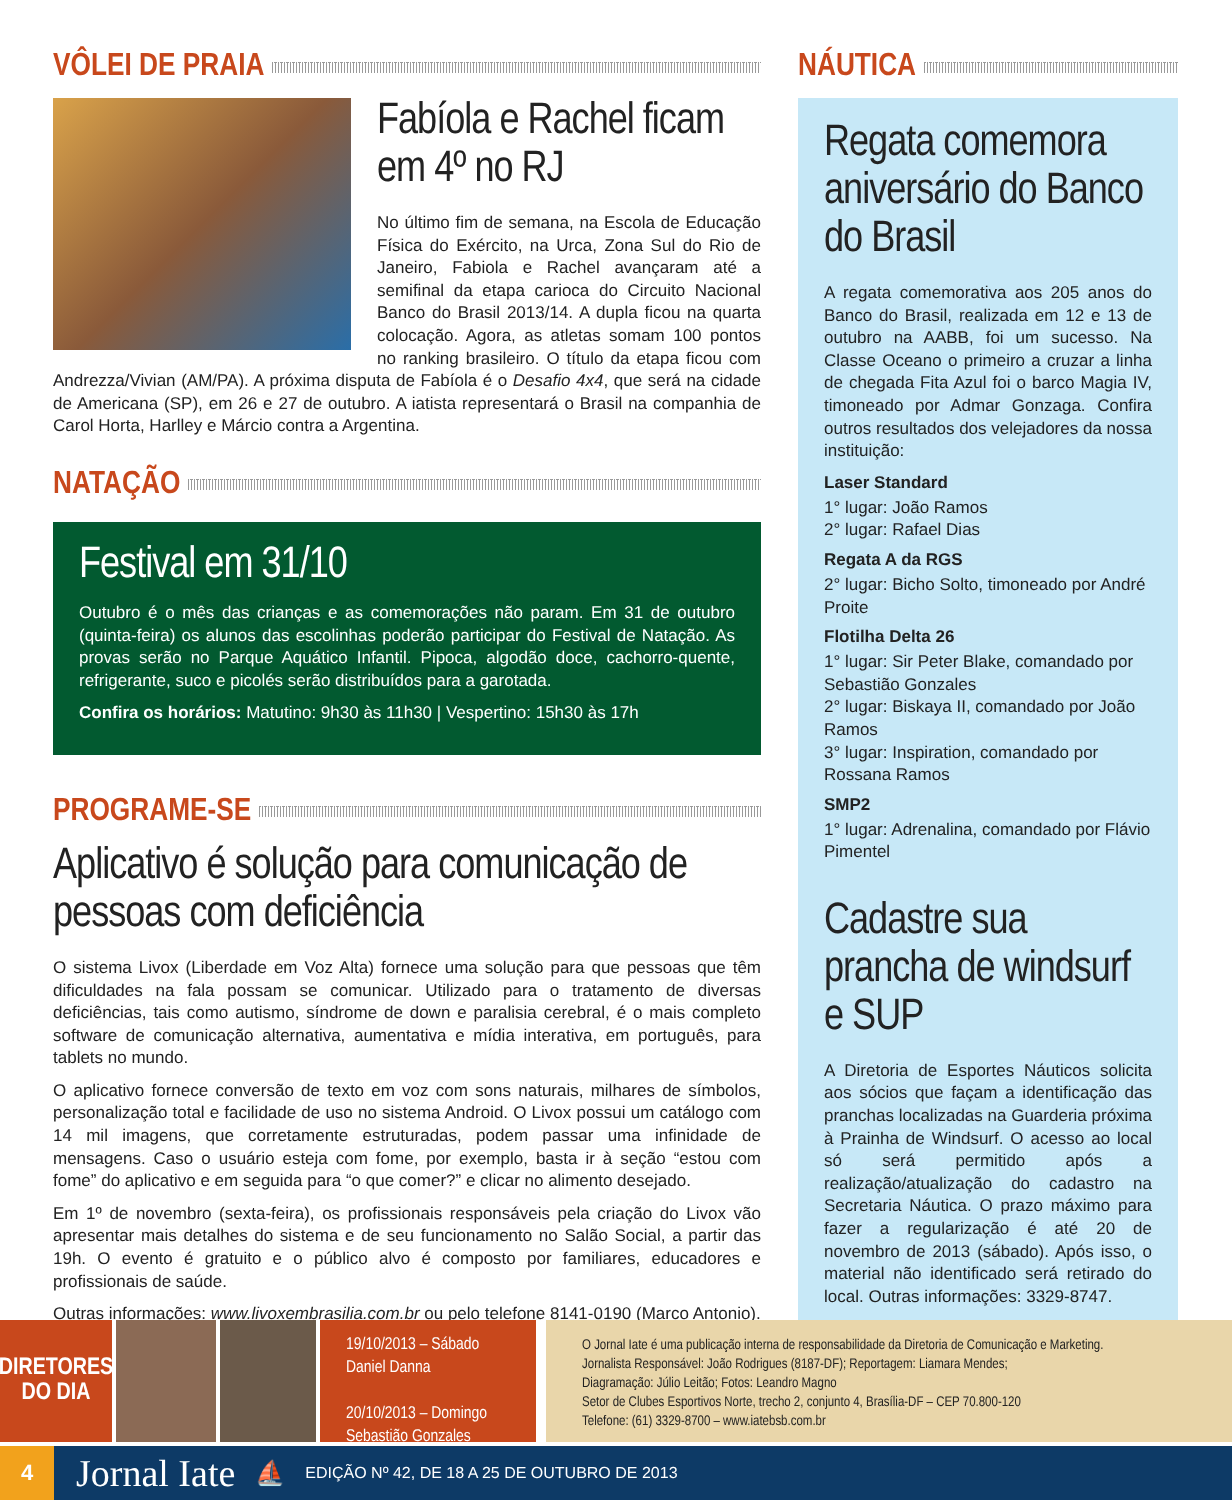VÔLEI DE PRAIA
Fabíola e Rachel ficam em 4º no RJ
No último fim de semana, na Escola de Educação Física do Exército, na Urca, Zona Sul do Rio de Janeiro, Fabiola e Rachel avançaram até a semifinal da etapa carioca do Circuito Nacional Banco do Brasil 2013/14. A dupla ficou na quarta colocação. Agora, as atletas somam 100 pontos no ranking brasileiro. O título da etapa ficou com Andrezza/Vivian (AM/PA). A próxima disputa de Fabíola é o Desafio 4x4, que será na cidade de Americana (SP), em 26 e 27 de outubro. A iatista representará o Brasil na companhia de Carol Horta, Harlley e Márcio contra a Argentina.
NATAÇÃO
Festival em 31/10
Outubro é o mês das crianças e as comemorações não param. Em 31 de outubro (quinta-feira) os alunos das escolinhas poderão participar do Festival de Natação. As provas serão no Parque Aquático Infantil. Pipoca, algodão doce, cachorro-quente, refrigerante, suco e picolés serão distribuídos para a garotada.
Confira os horários: Matutino: 9h30 às 11h30 | Vespertino: 15h30 às 17h
PROGRAME-SE
Aplicativo é solução para comunicação de pessoas com deficiência
O sistema Livox (Liberdade em Voz Alta) fornece uma solução para que pessoas que têm dificuldades na fala possam se comunicar. Utilizado para o tratamento de diversas deficiências, tais como autismo, síndrome de down e paralisia cerebral, é o mais completo software de comunicação alternativa, aumentativa e mídia interativa, em português, para tablets no mundo.
O aplicativo fornece conversão de texto em voz com sons naturais, milhares de símbolos, personalização total e facilidade de uso no sistema Android. O Livox possui um catálogo com 14 mil imagens, que corretamente estruturadas, podem passar uma infinidade de mensagens. Caso o usuário esteja com fome, por exemplo, basta ir à seção “estou com fome” do aplicativo e em seguida para “o que comer?” e clicar no alimento desejado.
Em 1º de novembro (sexta-feira), os profissionais responsáveis pela criação do Livox vão apresentar mais detalhes do sistema e de seu funcionamento no Salão Social, a partir das 19h. O evento é gratuito e o público alvo é composto por familiares, educadores e profissionais de saúde.
Outras informações: www.livoxembrasilia.com.br ou pelo telefone 8141-0190 (Marco Antonio).
NÁUTICA
Regata comemora aniversário do Banco do Brasil
A regata comemorativa aos 205 anos do Banco do Brasil, realizada em 12 e 13 de outubro na AABB, foi um sucesso. Na Classe Oceano o primeiro a cruzar a linha de chegada Fita Azul foi o barco Magia IV, timoneado por Admar Gonzaga. Confira outros resultados dos velejadores da nossa instituição:
Laser Standard
1° lugar: João Ramos
2° lugar: Rafael Dias
Regata A da RGS
2° lugar: Bicho Solto, timoneado por André Proite
Flotilha Delta 26
1° lugar: Sir Peter Blake, comandado por Sebastião Gonzales
2° lugar: Biskaya II, comandado por João Ramos
3° lugar: Inspiration, comandado por Rossana Ramos
SMP2
1° lugar: Adrenalina, comandado por Flávio Pimentel
Cadastre sua prancha de windsurf e SUP
A Diretoria de Esportes Náuticos solicita aos sócios que façam a identificação das pranchas localizadas na Guarderia próxima à Prainha de Windsurf. O acesso ao local só será permitido após a realização/atualização do cadastro na Secretaria Náutica. O prazo máximo para fazer a regularização é até 20 de novembro de 2013 (sábado). Após isso, o material não identificado será retirado do local. Outras informações: 3329-8747.
DIRETORES
DO DIA
19/10/2013 – Sábado
Daniel Danna
20/10/2013 – Domingo
Sebastião Gonzales
O Jornal Iate é uma publicação interna de responsabilidade da Diretoria de Comunicação e Marketing.
Jornalista Responsável: João Rodrigues (8187-DF); Reportagem: Liamara Mendes;
Diagramação: Júlio Leitão; Fotos: Leandro Magno
Setor de Clubes Esportivos Norte, trecho 2, conjunto 4, Brasília-DF – CEP 70.800-120
Telefone: (61) 3329-8700 – www.iatebsb.com.br
4
Jornal Iate
⛵
EDIÇÃO Nº 42, DE 18 A 25 DE OUTUBRO DE 2013